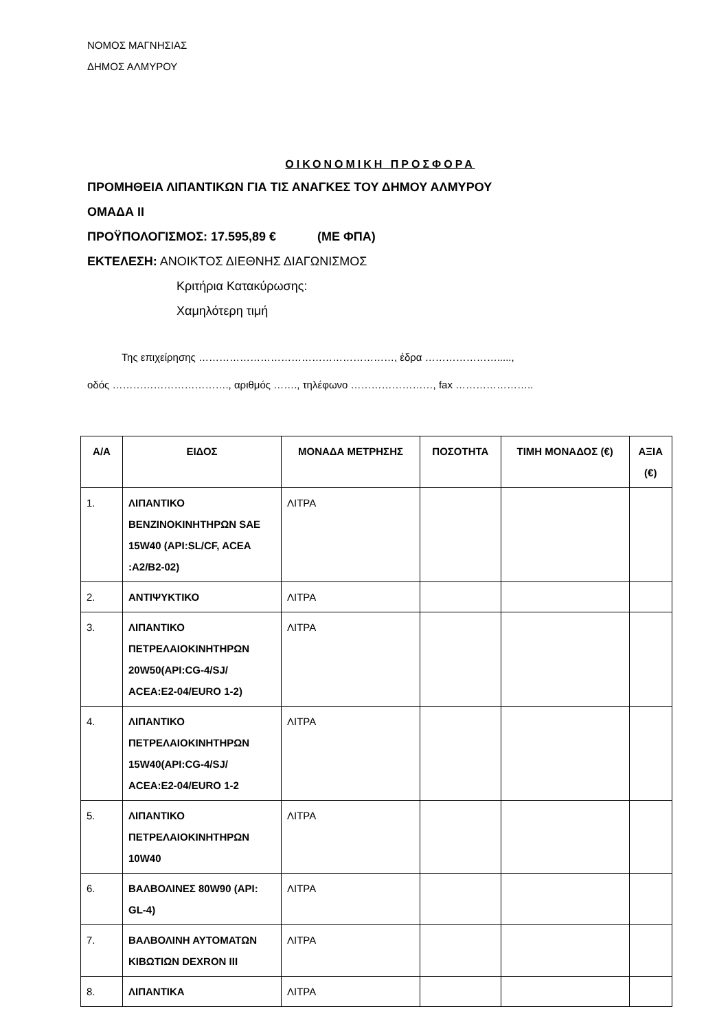ΝΟΜΟΣ ΜΑΓΝΗΣΙΑΣ
ΔΗΜΟΣ ΑΛΜΥΡΟΥ
ΟΙΚΟΝΟΜΙΚΗ ΠΡΟΣΦΟΡΑ
ΠΡΟΜΗΘΕΙΑ ΛΙΠΑΝΤΙΚΩΝ ΓΙΑ ΤΙΣ ΑΝΑΓΚΕΣ ΤΟΥ ΔΗΜΟΥ ΑΛΜΥΡΟΥ
ΟΜΑΔΑ ΙΙ
ΠΡΟΫΠΟΛΟΓΙΣΜΟΣ: 17.595,89 € (ΜΕ ΦΠΑ)
ΕΚΤΕΛΕΣΗ: ΑΝΟΙΚΤΟΣ ΔΙΕΘΝΗΣ ΔΙΑΓΩΝΙΣΜΟΣ
Κριτήρια Κατακύρωσης:
Χαμηλότερη τιμή
Της επιχείρησης …………………………………………………, έδρα ………………….....,
οδός ……………………………., αριθμός ……., τηλέφωνο ……………………, fax …………………..
| Α/Α | ΕΙΔΟΣ | ΜΟΝΑΔΑ ΜΕΤΡΗΣΗΣ | ΠΟΣΟΤΗΤΑ | ΤΙΜΗ ΜΟΝΑΔΟΣ (€) | ΑΞΙΑ (€) |
| --- | --- | --- | --- | --- | --- |
| 1. | ΛΙΠΑΝΤΙΚΟ ΒΕΝΖΙΝΟΚΙΝΗΤΗΡΩΝ SAE 15W40 (API:SL/CF, ACEA :A2/B2-02) | ΛΙΤΡΑ | | | |
| 2. | ΑΝΤΙΨΥΚΤΙΚΟ | ΛΙΤΡΑ | | | |
| 3. | ΛΙΠΑΝΤΙΚΟ ΠΕΤΡΕΛΑΙΟΚΙΝΗΤΗΡΩΝ 20W50(API:CG-4/SJ/ ACEA:E2-04/EURO 1-2) | ΛΙΤΡΑ | | | |
| 4. | ΛΙΠΑΝΤΙΚΟ ΠΕΤΡΕΛΑΙΟΚΙΝΗΤΗΡΩΝ 15W40(API:CG-4/SJ/ ACEA:E2-04/EURO 1-2 | ΛΙΤΡΑ | | | |
| 5. | ΛΙΠΑΝΤΙΚΟ ΠΕΤΡΕΛΑΙΟΚΙΝΗΤΗΡΩΝ 10W40 | ΛΙΤΡΑ | | | |
| 6. | ΒΑΛΒΟΛΙΝΕΣ 80W90 (API: GL-4) | ΛΙΤΡΑ | | | |
| 7. | ΒΑΛΒΟΛΙΝΗ ΑΥΤΟΜΑΤΩΝ ΚΙΒΩΤΙΩΝ DEXRON III | ΛΙΤΡΑ | | | |
| 8. | ΛΙΠΑΝΤΙΚΑ | ΛΙΤΡΑ | | | |